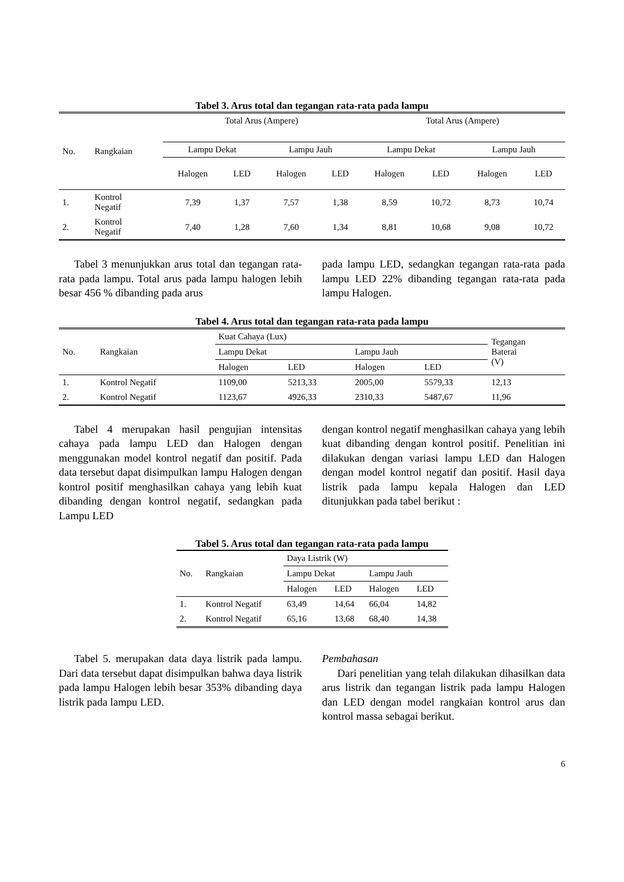Tabel 3. Arus total dan tegangan rata-rata pada lampu
| No. | Rangkaian | Total Arus (Ampere) | | | | Total Arus (Ampere) | | | |
| --- | --- | --- | --- | --- | --- | --- | --- | --- | --- |
| | | Lampu Dekat | | Lampu Jauh | | Lampu Dekat | | Lampu Jauh | |
| | | Halogen | LED | Halogen | LED | Halogen | LED | Halogen | LED |
| 1. | Kontrol Negatif | 7,39 | 1,37 | 7,57 | 1,38 | 8,59 | 10,72 | 8,73 | 10,74 |
| 2. | Kontrol Negatif | 7,40 | 1,28 | 7,60 | 1,34 | 8,81 | 10,68 | 9,08 | 10,72 |
Tabel 3 menunjukkan arus total dan tegangan rata-rata pada lampu. Total arus pada lampu halogen lebih besar 456 % dibanding pada arus
pada lampu LED, sedangkan tegangan rata-rata pada lampu LED 22% dibanding tegangan rata-rata pada lampu Halogen.
Tabel 4. Arus total dan tegangan rata-rata pada lampu
| No. | Rangkaian | Kuat Cahaya (Lux) | | | | Tegangan Baterai (V) |
| --- | --- | --- | --- | --- | --- | --- |
| | | Lampu Dekat | | Lampu Jauh | | |
| | | Halogen | LED | Halogen | LED | |
| 1. | Kontrol Negatif | 1109,00 | 5213,33 | 2005,00 | 5579,33 | 12,13 |
| 2. | Kontrol Negatif | 1123,67 | 4926,33 | 2310,33 | 5487,67 | 11,96 |
Tabel 4 merupakan hasil pengujian intensitas cahaya pada lampu LED dan Halogen dengan menggunakan model kontrol negatif dan positif. Pada data tersebut dapat disimpulkan lampu Halogen dengan kontrol positif menghasilkan cahaya yang lebih kuat dibanding dengan kontrol negatif, sedangkan pada Lampu LED
dengan kontrol negatif menghasilkan cahaya yang lebih kuat dibanding dengan kontrol positif. Penelitian ini dilakukan dengan variasi lampu LED dan Halogen dengan model kontrol negatif dan positif. Hasil daya listrik pada lampu kepala Halogen dan LED ditunjukkan pada tabel berikut :
Tabel 5. Arus total dan tegangan rata-rata pada lampu
| No. | Rangkaian | Daya Listrik (W) | | | |
| --- | --- | --- | --- | --- | --- |
| | | Lampu Dekat | | Lampu Jauh | |
| | | Halogen | LED | Halogen | LED |
| 1. | Kontrol Negatif | 63,49 | 14,64 | 66,04 | 14,82 |
| 2. | Kontrol Negatif | 65,16 | 13,68 | 68,40 | 14,38 |
Tabel 5. merupakan data daya listrik pada lampu. Dari data tersebut dapat disimpulkan bahwa daya listrik pada lampu Halogen lebih besar 353% dibanding daya listrik pada lampu LED.
Pembahasan
Dari penelitian yang telah dilakukan dihasilkan data arus listrik dan tegangan listrik pada lampu Halogen dan LED dengan model rangkaian kontrol arus dan kontrol massa sebagai berikut.
6